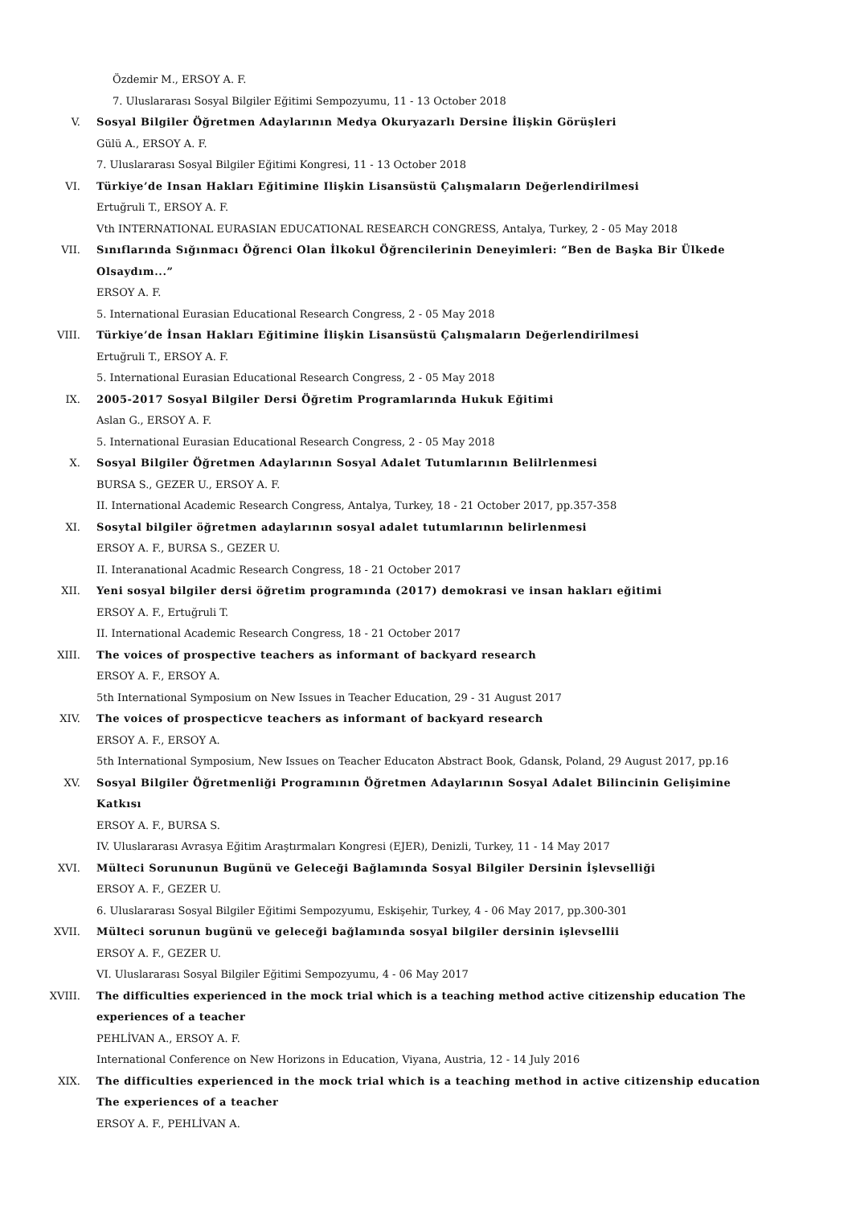Özdemir M., ERSOY A. F.
7. Uluslararası Sosyal Bilgiler Eğitimi Sempozyumu, 11 - 13 October 2018
V. Sosyal Bilgiler Öğretmen Adaylarının Medya Okuryazarlı Dersine İlişkin Görüşleri
Gülü A., ERSOY A. F.
7. Uluslararası Sosyal Bilgiler Eğitimi Kongresi, 11 - 13 October 2018
VI. Türkiye’de Insan Hakları Eğitimine Ilişkin Lisansüstü Çalışmaların Değerlendirilmesi
Ertuğruli T., ERSOY A. F.
Vth INTERNATIONAL EURASIAN EDUCATIONAL RESEARCH CONGRESS, Antalya, Turkey, 2 - 05 May 2018
VII. Sınıflarında Sığınmacı Öğrenci Olan İlkokul Öğrencilerinin Deneyimleri: “Ben de Başka Bir Ülkede Olsaydım...”
ERSOY A. F.
5. International Eurasian Educational Research Congress, 2 - 05 May 2018
VIII. Türkiye’de İnsan Hakları Eğitimine İlişkin Lisansüstü Çalışmaların Değerlendirilmesi
Ertuğruli T., ERSOY A. F.
5. International Eurasian Educational Research Congress, 2 - 05 May 2018
IX. 2005-2017 Sosyal Bilgiler Dersi Öğretim Programlarında Hukuk Eğitimi
Aslan G., ERSOY A. F.
5. International Eurasian Educational Research Congress, 2 - 05 May 2018
X. Sosyal Bilgiler Öğretmen Adaylarının Sosyal Adalet Tutumlarının Belilrlenmesi
BURSA S., GEZER U., ERSOY A. F.
II. International Academic Research Congress, Antalya, Turkey, 18 - 21 October 2017, pp.357-358
XI. Sosytal bilgiler öğretmen adaylarının sosyal adalet tutumlarının belirlenmesi
ERSOY A. F., BURSA S., GEZER U.
II. Interanational Acadmic Research Congress, 18 - 21 October 2017
XII. Yeni sosyal bilgiler dersi öğretim programında (2017) demokrasi ve insan hakları eğitimi
ERSOY A. F., Ertuğruli T.
II. International Academic Research Congress, 18 - 21 October 2017
XIII. The voices of prospective teachers as informant of backyard research
ERSOY A. F., ERSOY A.
5th International Symposium on New Issues in Teacher Education, 29 - 31 August 2017
XIV. The voices of prospecticve teachers as informant of backyard research
ERSOY A. F., ERSOY A.
5th International Symposium, New Issues on Teacher Educaton Abstract Book, Gdansk, Poland, 29 August 2017, pp.16
XV. Sosyal Bilgiler Öğretmenliği Programının Öğretmen Adaylarının Sosyal Adalet Bilincinin Gelişimine Katkısı
ERSOY A. F., BURSA S.
IV. Uluslararası Avrasya Eğitim Araştırmaları Kongresi (EJER), Denizli, Turkey, 11 - 14 May 2017
XVI. Mülteci Sorununun Bugünü ve Geleceği Bağlamında Sosyal Bilgiler Dersinin İşlevselliği
ERSOY A. F., GEZER U.
6. Uluslararası Sosyal Bilgiler Eğitimi Sempozyumu, Eskişehir, Turkey, 4 - 06 May 2017, pp.300-301
XVII. Mülteci sorunun bugünü ve geleceği bağlamında sosyal bilgiler dersinin işlevsellii
ERSOY A. F., GEZER U.
VI. Uluslararası Sosyal Bilgiler Eğitimi Sempozyumu, 4 - 06 May 2017
XVIII. The difficulties experienced in the mock trial which is a teaching method active citizenship education The experiences of a teacher
PEHLİVAN A., ERSOY A. F.
International Conference on New Horizons in Education, Viyana, Austria, 12 - 14 July 2016
XIX. The difficulties experienced in the mock trial which is a teaching method in active citizenship education The experiences of a teacher
ERSOY A. F., PEHLİVAN A.